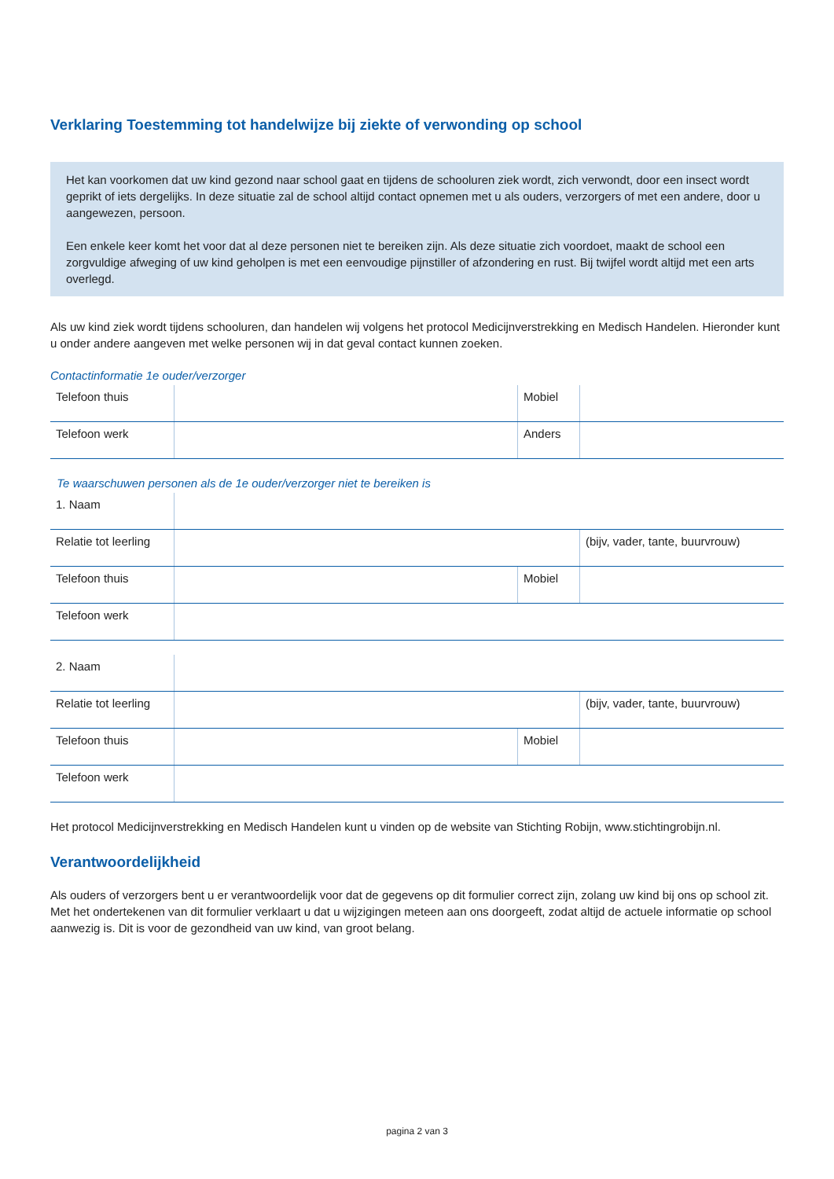Verklaring Toestemming tot handelwijze bij ziekte of verwonding op school
Het kan voorkomen dat uw kind gezond naar school gaat en tijdens de schooluren ziek wordt, zich verwondt, door een insect wordt geprikt of iets dergelijks. In deze situatie zal de school altijd contact opnemen met u als ouders, verzorgers of met een andere, door u aangewezen, persoon.
Een enkele keer komt het voor dat al deze personen niet te bereiken zijn. Als deze situatie zich voordoet, maakt de school een zorgvuldige afweging of uw kind geholpen is met een eenvoudige pijnstiller of afzondering en rust. Bij twijfel wordt altijd met een arts overlegd.
Als uw kind ziek wordt tijdens schooluren, dan handelen wij volgens het protocol Medicijnverstrekking en Medisch Handelen. Hieronder kunt u onder andere aangeven met welke personen wij in dat geval contact kunnen zoeken.
Contactinformatie 1e ouder/verzorger
| Telefoon thuis | | Mobiel | |
| Telefoon werk | | Anders | |
Te waarschuwen personen als de 1e ouder/verzorger niet te bereiken is
| 1. Naam | | | |
| Relatie tot leerling | | | (bijv, vader, tante, buurvrouw) |
| Telefoon thuis | | Mobiel | |
| Telefoon werk | | | |
| 2. Naam | | | |
| Relatie tot leerling | | | (bijv, vader, tante, buurvrouw) |
| Telefoon thuis | | Mobiel | |
| Telefoon werk | | | |
Het protocol Medicijnverstrekking en Medisch Handelen kunt u vinden op de website van Stichting Robijn, www.stichtingrobijn.nl.
Verantwoordelijkheid
Als ouders of verzorgers bent u er verantwoordelijk voor dat de gegevens op dit formulier correct zijn, zolang uw kind bij ons op school zit. Met het ondertekenen van dit formulier verklaart u dat u wijzigingen meteen aan ons doorgeeft, zodat altijd de actuele informatie op school aanwezig is. Dit is voor de gezondheid van uw kind, van groot belang.
pagina 2 van 3